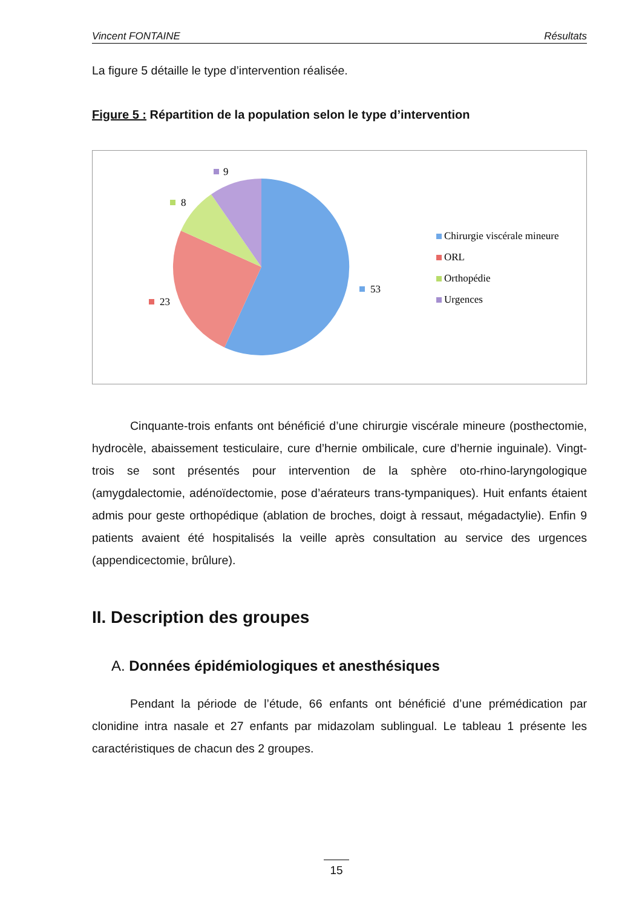Vincent FONTAINE Résultats
La figure 5 détaille le type d’intervention réalisée.
Figure 5 : Répartition de la population selon le type d’intervention
9
8
23
53
Chirurgie viscérale mineure
ORL
Orthopédie
Urgences
Cinquante-trois enfants ont bénéficié d’une chirurgie viscérale mineure (posthectomie, hydrocèle, abaissement testiculaire, cure d’hernie ombilicale, cure d’hernie inguinale). Vingt-trois se sont présentés pour intervention de la sphère oto-rhino-laryngologique (amygdalectomie, adénoïdectomie, pose d’aérateurs trans-tympaniques). Huit enfants étaient admis pour geste orthopédique (ablation de broches, doigt à ressaut, mégadactylie). Enfin 9 patients avaient été hospitalisés la veille après consultation au service des urgences (appendicectomie, brûlure).
II. Description des groupes
A. Données épidémiologiques et anesthésiques
Pendant la période de l’étude, 66 enfants ont bénéficié d’une prémédication par clonidine intra nasale et 27 enfants par midazolam sublingual. Le tableau 1 présente les caractéristiques de chacun des 2 groupes.
15